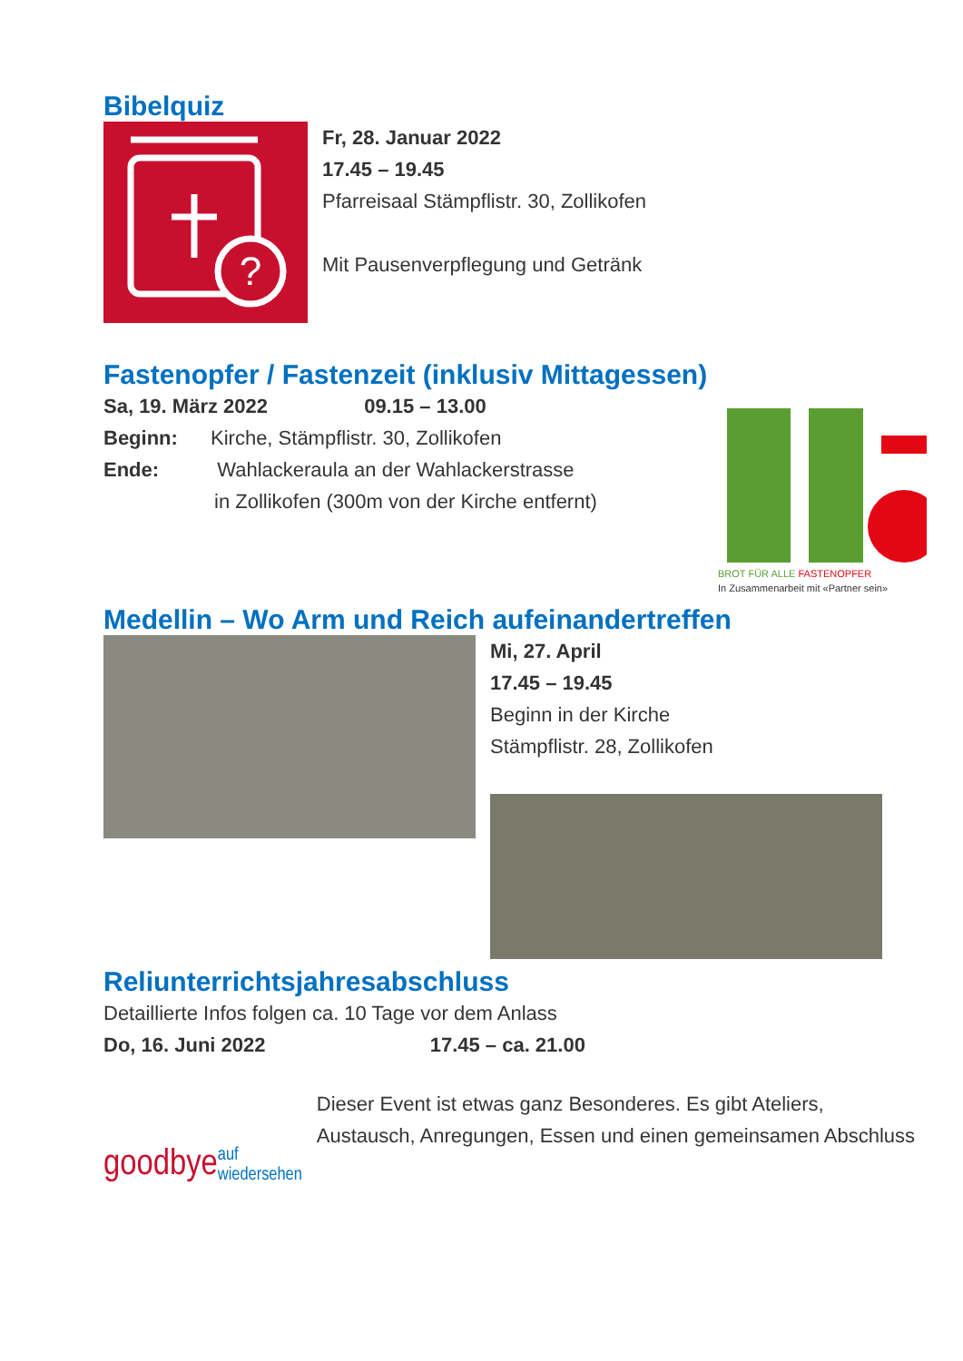Bibelquiz
?
Fr, 28. Januar 2022
17.45 – 19.45
Pfarreisaal Stämpflistr. 30, Zollikofen
Mit Pausenverpflegung und Getränk
Fastenopfer / Fastenzeit (inklusiv Mittagessen)
Sa, 19. März 2022 09.15 – 13.00
Beginn: Kirche, Stämpflistr. 30, Zollikofen
Ende: Wahlackeraula an der Wahlackerstrasse
in Zollikofen (300m von der Kirche entfernt)
BROT FÜR ALLE FASTENOPFER
In Zusammenarbeit mit «Partner sein»
Medellin – Wo Arm und Reich aufeinandertreffen
Mi, 27. April
17.45 – 19.45
Beginn in der Kirche
Stämpflistr. 28, Zollikofen
Reliunterrichtsjahresabschluss
Detaillierte Infos folgen ca. 10 Tage vor dem Anlass
Do, 16. Juni 2022 17.45 – ca. 21.00
goodbye auf wiedersehen
Dieser Event ist etwas ganz Besonderes. Es gibt Ateliers, Austausch, Anregungen, Essen und einen gemeinsamen Abschluss